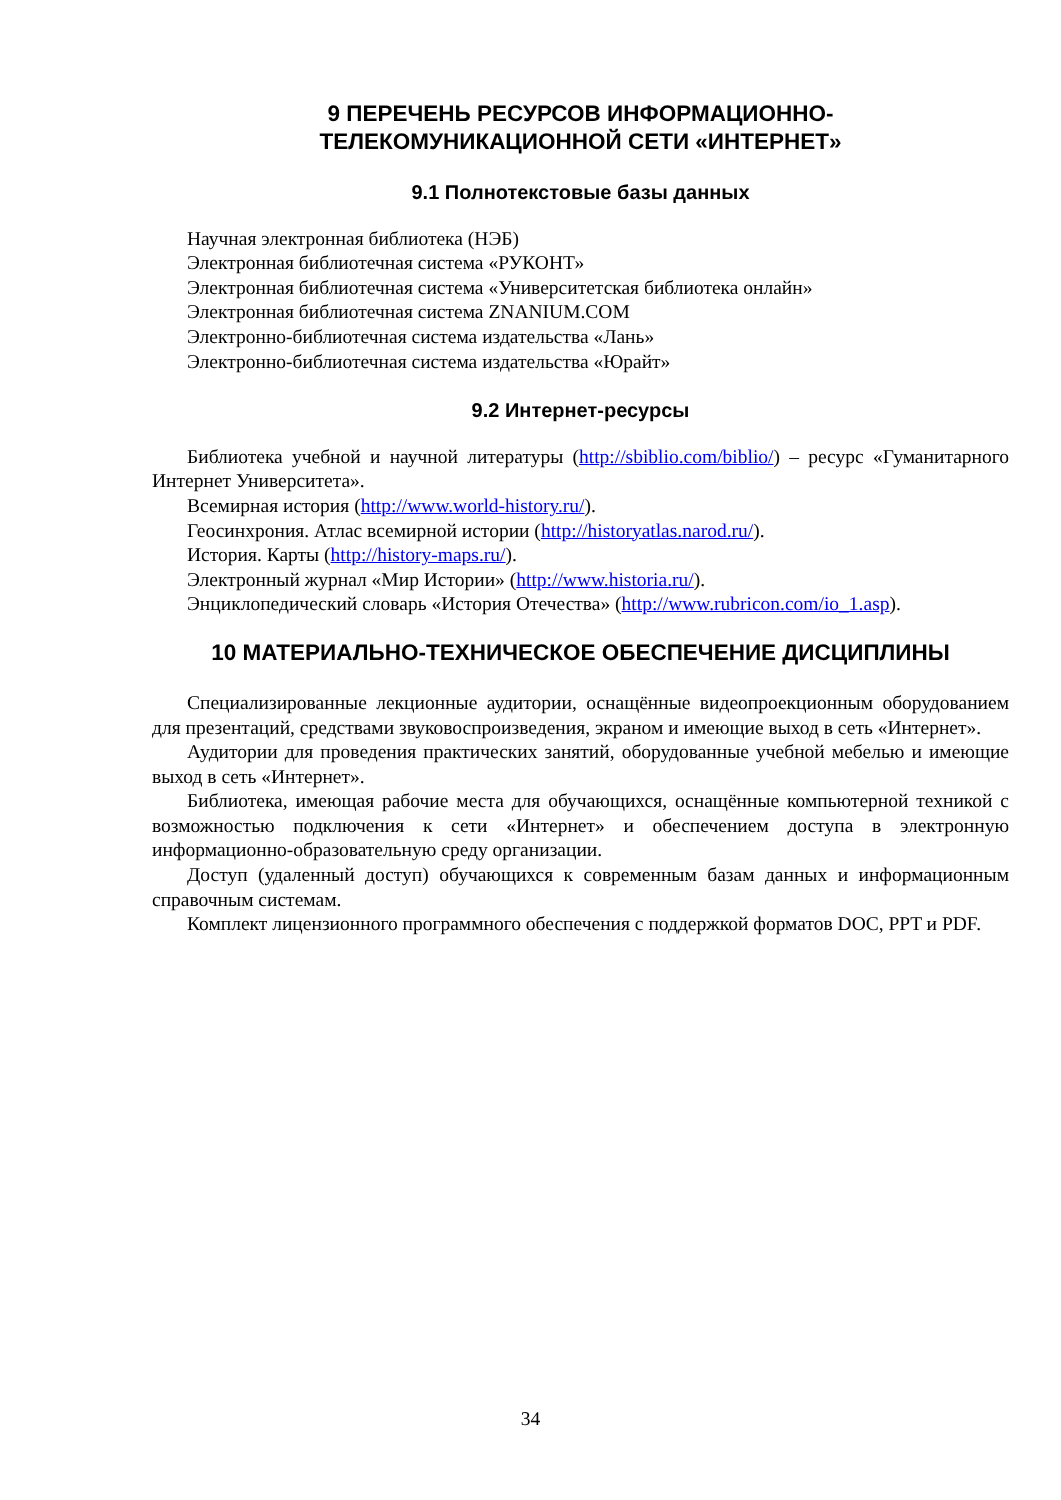9 ПЕРЕЧЕНЬ РЕСУРСОВ ИНФОРМАЦИОННО-
ТЕЛЕКОМУНИКАЦИОННОЙ СЕТИ «ИНТЕРНЕТ»
9.1 Полнотекстовые базы данных
Научная электронная библиотека (НЭБ)
Электронная библиотечная система «РУКОНТ»
Электронная библиотечная система «Университетская библиотека онлайн»
Электронная библиотечная система ZNANIUM.COM
Электронно-библиотечная система издательства «Лань»
Электронно-библиотечная система издательства «Юрайт»
9.2 Интернет-ресурсы
Библиотека учебной и научной литературы (http://sbiblio.com/biblio/) – ресурс «Гуманитарного Интернет Университета».
Всемирная история (http://www.world-history.ru/).
Геосинхрония. Атлас всемирной истории (http://historyatlas.narod.ru/).
История. Карты (http://history-maps.ru/).
Электронный журнал «Мир Истории» (http://www.historia.ru/).
Энциклопедический словарь «История Отечества» (http://www.rubricon.com/io_1.asp).
10 МАТЕРИАЛЬНО-ТЕХНИЧЕСКОЕ ОБЕСПЕЧЕНИЕ ДИСЦИПЛИНЫ
Специализированные лекционные аудитории, оснащённые видеопроекционным оборудованием для презентаций, средствами звуковоспроизведения, экраном и имеющие выход в сеть «Интернет».
Аудитории для проведения практических занятий, оборудованные учебной мебелью и имеющие выход в сеть «Интернет».
Библиотека, имеющая рабочие места для обучающихся, оснащённые компьютерной техникой с возможностью подключения к сети «Интернет» и обеспечением доступа в электронную информационно-образовательную среду организации.
Доступ (удаленный доступ) обучающихся к современным базам данных и информационным справочным системам.
Комплект лицензионного программного обеспечения с поддержкой форматов DOC, PPT и PDF.
34